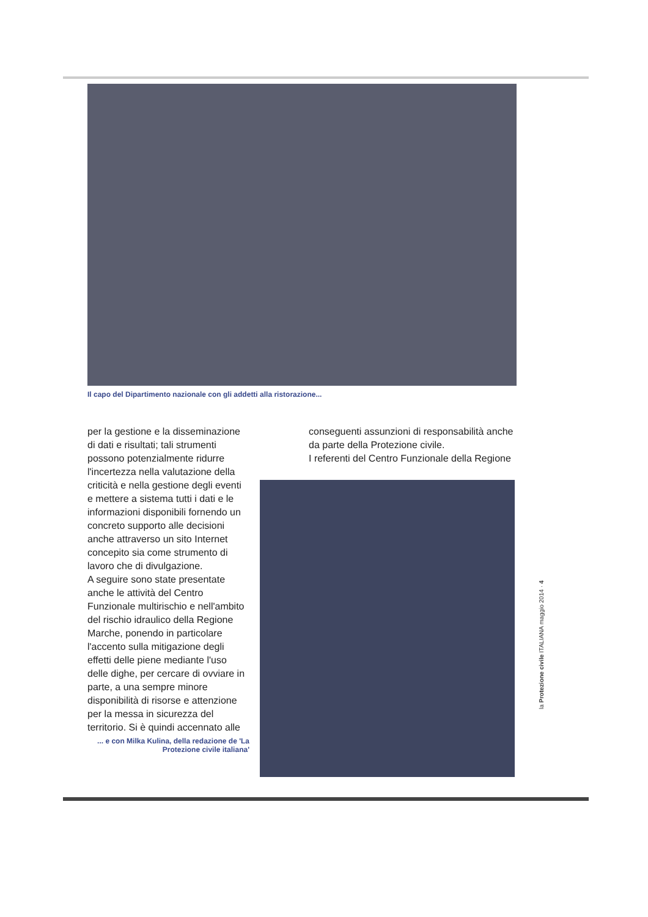Il capo del Dipartimento nazionale con gli addetti alla ristorazione...
per la gestione e la disseminazione di dati e risultati; tali strumenti possono potenzialmente ridurre l'incertezza nella valutazione della criticità e nella gestione degli eventi e mettere a sistema tutti i dati e le informazioni disponibili fornendo un concreto supporto alle decisioni anche attraverso un sito Internet concepito sia come strumento di lavoro che di divulgazione.
A seguire sono state presentate anche le attività del Centro Funzionale multirischio e nell'ambito del rischio idraulico della Regione Marche, ponendo in particolare l'accento sulla mitigazione degli effetti delle piene mediante l'uso delle dighe, per cercare di ovviare in parte, a una sempre minore disponibilità di risorse e attenzione per la messa in sicurezza del territorio. Si è quindi accennato alle
conseguenti assunzioni di responsabilità anche da parte della Protezione civile.
I referenti del Centro Funzionale della Regione
... e con Milka Kulina, della redazione de 'La Protezione civile italiana'
la Protezione civile ITALIANA maggio 2014 · 4